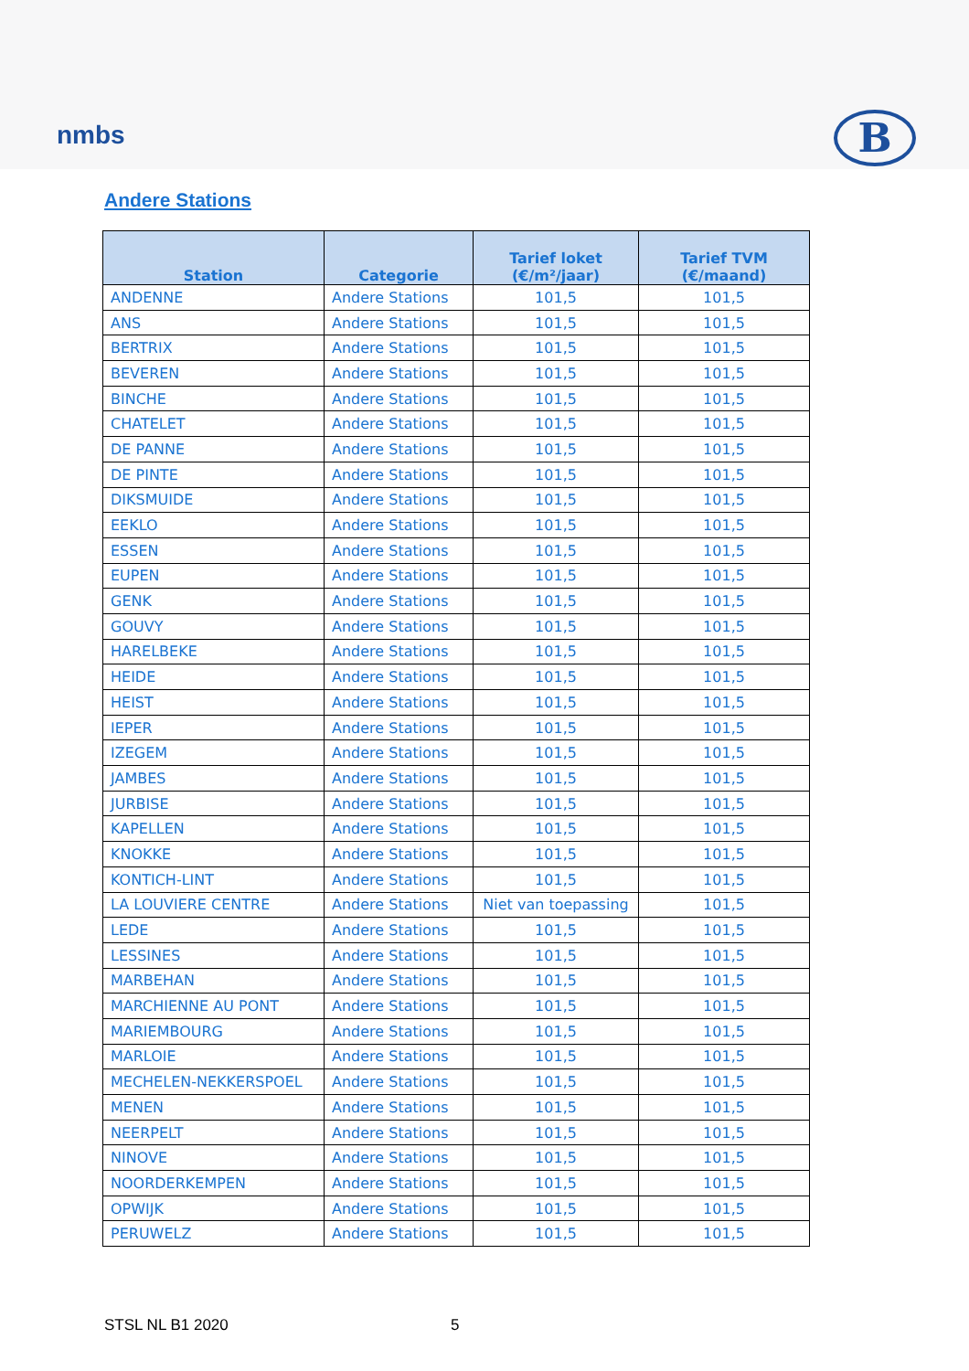nmbs B
Andere Stations
| Station | Categorie | Tarief loket (€/m²/jaar) | Tarief TVM (€/maand) |
| --- | --- | --- | --- |
| ANDENNE | Andere Stations | 101,5 | 101,5 |
| ANS | Andere Stations | 101,5 | 101,5 |
| BERTRIX | Andere Stations | 101,5 | 101,5 |
| BEVEREN | Andere Stations | 101,5 | 101,5 |
| BINCHE | Andere Stations | 101,5 | 101,5 |
| CHATELET | Andere Stations | 101,5 | 101,5 |
| DE PANNE | Andere Stations | 101,5 | 101,5 |
| DE PINTE | Andere Stations | 101,5 | 101,5 |
| DIKSMUIDE | Andere Stations | 101,5 | 101,5 |
| EEKLO | Andere Stations | 101,5 | 101,5 |
| ESSEN | Andere Stations | 101,5 | 101,5 |
| EUPEN | Andere Stations | 101,5 | 101,5 |
| GENK | Andere Stations | 101,5 | 101,5 |
| GOUVY | Andere Stations | 101,5 | 101,5 |
| HARELBEKE | Andere Stations | 101,5 | 101,5 |
| HEIDE | Andere Stations | 101,5 | 101,5 |
| HEIST | Andere Stations | 101,5 | 101,5 |
| IEPER | Andere Stations | 101,5 | 101,5 |
| IZEGEM | Andere Stations | 101,5 | 101,5 |
| JAMBES | Andere Stations | 101,5 | 101,5 |
| JURBISE | Andere Stations | 101,5 | 101,5 |
| KAPELLEN | Andere Stations | 101,5 | 101,5 |
| KNOKKE | Andere Stations | 101,5 | 101,5 |
| KONTICH-LINT | Andere Stations | 101,5 | 101,5 |
| LA LOUVIERE CENTRE | Andere Stations | Niet van toepassing | 101,5 |
| LEDE | Andere Stations | 101,5 | 101,5 |
| LESSINES | Andere Stations | 101,5 | 101,5 |
| MARBEHAN | Andere Stations | 101,5 | 101,5 |
| MARCHIENNE AU PONT | Andere Stations | 101,5 | 101,5 |
| MARIEMBOURG | Andere Stations | 101,5 | 101,5 |
| MARLOIE | Andere Stations | 101,5 | 101,5 |
| MECHELEN-NEKKERSPOEL | Andere Stations | 101,5 | 101,5 |
| MENEN | Andere Stations | 101,5 | 101,5 |
| NEERPELT | Andere Stations | 101,5 | 101,5 |
| NINOVE | Andere Stations | 101,5 | 101,5 |
| NOORDERKEMPEN | Andere Stations | 101,5 | 101,5 |
| OPWIJK | Andere Stations | 101,5 | 101,5 |
| PERUWELZ | Andere Stations | 101,5 | 101,5 |
STSL NL B1 2020 5